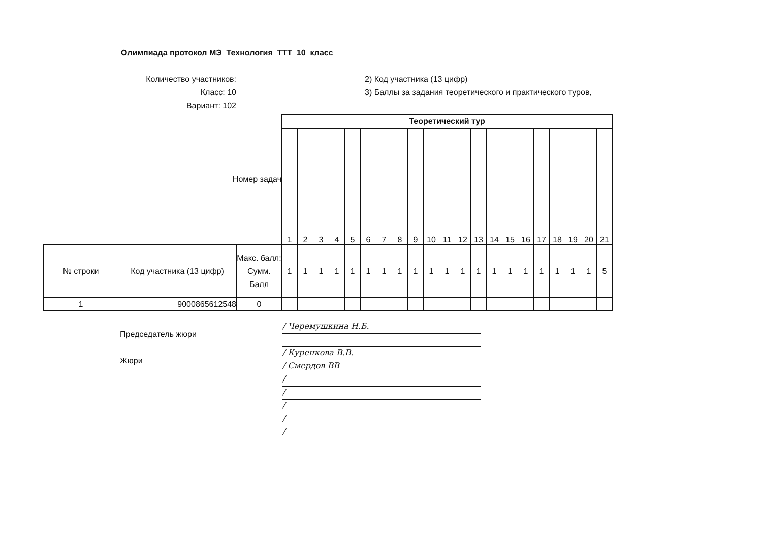Олимпиада протокол МЭ_Технология_ТТТ_10_класс
Количество участников:
Класс: 10
Вариант: 102
2) Код участника (13 цифр)
3) Баллы за задания теоретического и практического туров,
| Номер задач | | | Теоретический тур | | | | | | | | | | | | | | | | | | | | |
| | | | 1 | 2 | 3 | 4 | 5 | 6 | 7 | 8 | 9 | 10 | 11 | 12 | 13 | 14 | 15 | 16 | 17 | 18 | 19 | 20 | 21 |
| № строки | Код участника (13 цифр) | Макс. балл: Сумм. Балл | 1 | 1 | 1 | 1 | 1 | 1 | 1 | 1 | 1 | 1 | 1 | 1 | 1 | 1 | 1 | 1 | 1 | 1 | 1 | 1 | 5 |
| 1 | 9000865612548 | 0 | | | | | | | | | | | | | | | | | | | | | |
Председатель жюри
Жюри
/ Черемушкина Н.Б.
/ Куренкова В.В.
/ Смердов ВВ
/
/
/
/
/